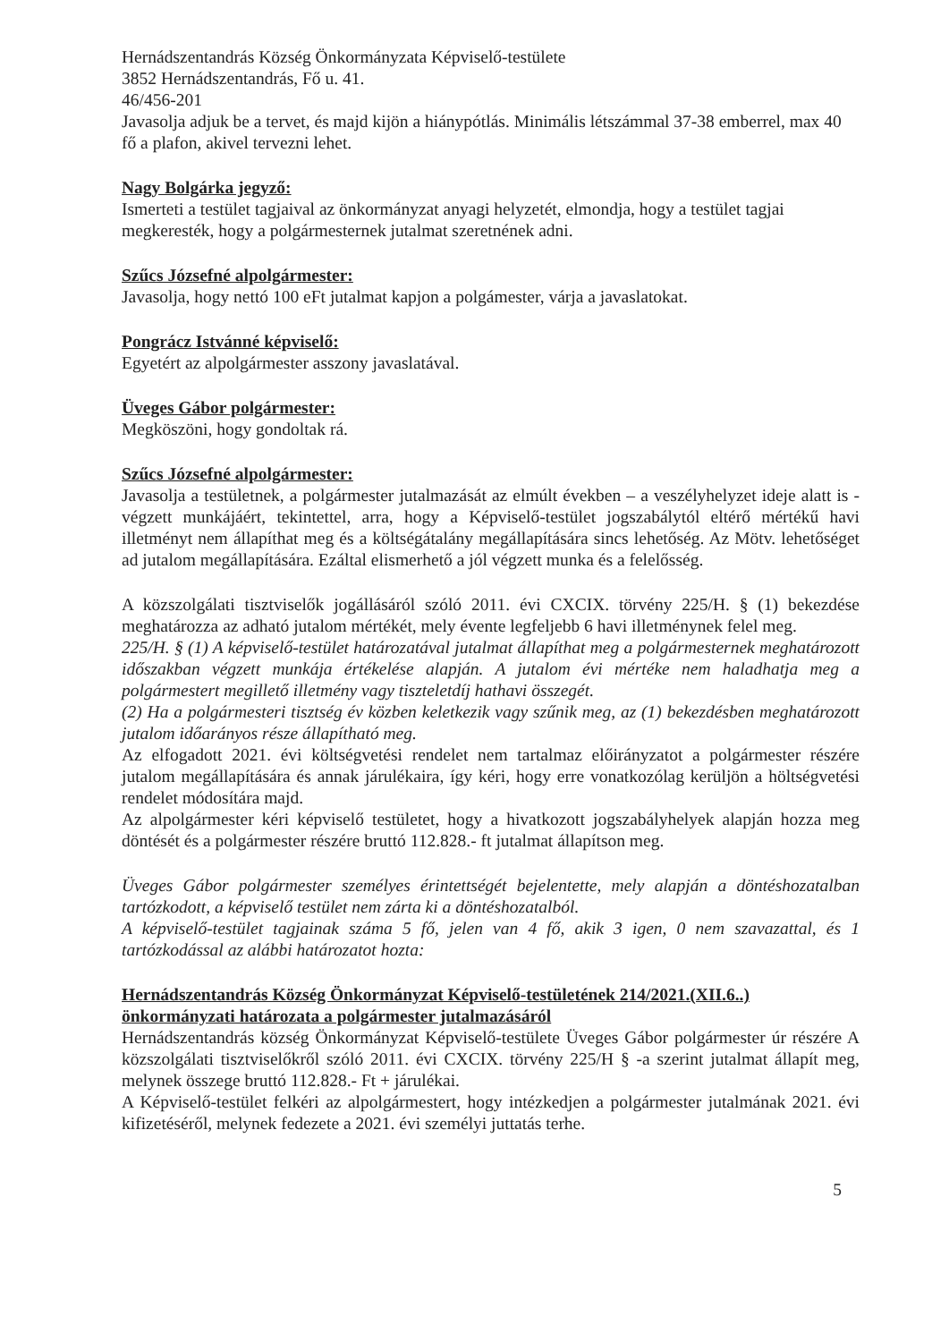Hernádszentandrás Község Önkormányzata Képviselő-testülete
3852 Hernádszentandrás, Fő u. 41.
46/456-201
Javasolja adjuk be a tervet, és majd kijön a hiánypótlás. Minimális létszámmal 37-38 emberrel, max 40 fő a plafon, akivel tervezni lehet.
Nagy Bolgárka jegyző:
Ismerteti a testület tagjaival az önkormányzat anyagi helyzetét, elmondja, hogy a testület tagjai megkeresték, hogy a polgármesternek jutalmat szeretnének adni.
Szűcs Józsefné alpolgármester:
Javasolja, hogy nettó 100 eFt jutalmat kapjon a polgámester, várja a javaslatokat.
Pongrácz Istvánné képviselő:
Egyetért az alpolgármester asszony javaslatával.
Üveges Gábor polgármester:
Megköszöni, hogy gondoltak rá.
Szűcs Józsefné alpolgármester:
Javasolja a testületnek, a polgármester jutalmazását az elmúlt években – a veszélyhelyzet ideje alatt is - végzett munkájáért, tekintettel, arra, hogy a Képviselő-testület jogszabálytól eltérő mértékű havi illetményt nem állapíthat meg és a költségátalány megállapítására sincs lehetőség. Az Mötv. lehetőséget ad jutalom megállapítására. Ezáltal elismerhető a jól végzett munka és a felelősség.
A közszolgálati tisztviselők jogállásáról szóló 2011. évi CXCIX. törvény 225/H. § (1) bekezdése meghatározza az adható jutalom mértékét, mely évente legfeljebb 6 havi illetménynek felel meg.
225/H. § (1) A képviselő-testület határozatával jutalmat állapíthat meg a polgármesternek meghatározott időszakban végzett munkája értékelése alapján. A jutalom évi mértéke nem haladhatja meg a polgármestert megillető illetmény vagy tiszteletdíj hathavi összegét.
(2) Ha a polgármesteri tisztség év közben keletkezik vagy szűnik meg, az (1) bekezdésben meghatározott jutalom időarányos része állapítható meg.
Az elfogadott 2021. évi költségvetési rendelet nem tartalmaz előirányzatot a polgármester részére jutalom megállapítására és annak járulékaira, így kéri, hogy erre vonatkozólag kerüljön a höltségvetési rendelet módosítára majd.
Az alpolgármester kéri képviselő testületet, hogy a hivatkozott jogszabályhelyek alapján hozza meg döntését és a polgármester részére bruttó 112.828.- ft jutalmat állapítson meg.
Üveges Gábor polgármester személyes érintettségét bejelentette, mely alapján a döntéshozatalban tartózkodott, a képviselő testület nem zárta ki a döntéshozatalból.
A képviselő-testület tagjainak száma 5 fő, jelen van 4 fő, akik 3 igen, 0 nem szavazattal, és 1 tartózkodással az alábbi határozatot hozta:
Hernádszentandrás Község Önkormányzat Képviselő-testületének 214/2021.(XII.6..) önkormányzati határozata a polgármester jutalmazásáról
Hernádszentandrás község Önkormányzat Képviselő-testülete Üveges Gábor polgármester úr részére A közszolgálati tisztviselőkről szóló 2011. évi CXCIX. törvény 225/H § -a szerint jutalmat állapít meg, melynek összege bruttó 112.828.- Ft + járulékai.
A Képviselő-testület felkéri az alpolgármestert, hogy intézkedjen a polgármester jutalmának 2021. évi kifizetéséről, melynek fedezete a 2021. évi személyi juttatás terhe.
5